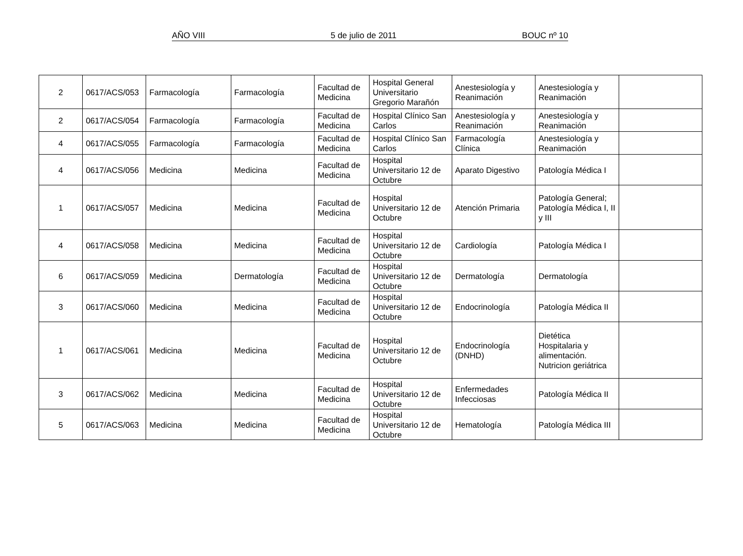AÑO VIII 5 de julio de 2011 BOUC nº 10
| 2 | 0617/ACS/053 | Farmacología | Farmacología | Facultad de Medicina | Hospital General Universitario Gregorio Marañón | Anestesiología y Reanimación | Anestesiología y Reanimación | |
| 2 | 0617/ACS/054 | Farmacología | Farmacología | Facultad de Medicina | Hospital Clínico San Carlos | Anestesiología y Reanimación | Anestesiología y Reanimación | |
| 4 | 0617/ACS/055 | Farmacología | Farmacología | Facultad de Medicina | Hospital Clínico San Carlos | Farmacología Clínica | Anestesiología y Reanimación | |
| 4 | 0617/ACS/056 | Medicina | Medicina | Facultad de Medicina | Hospital Universitario 12 de Octubre | Aparato Digestivo | Patología Médica I | |
| 1 | 0617/ACS/057 | Medicina | Medicina | Facultad de Medicina | Hospital Universitario 12 de Octubre | Atención Primaria | Patología General; Patología Médica I, II y III | |
| 4 | 0617/ACS/058 | Medicina | Medicina | Facultad de Medicina | Hospital Universitario 12 de Octubre | Cardiología | Patología Médica I | |
| 6 | 0617/ACS/059 | Medicina | Dermatología | Facultad de Medicina | Hospital Universitario 12 de Octubre | Dermatología | Dermatología | |
| 3 | 0617/ACS/060 | Medicina | Medicina | Facultad de Medicina | Hospital Universitario 12 de Octubre | Endocrinología | Patología Médica II | |
| 1 | 0617/ACS/061 | Medicina | Medicina | Facultad de Medicina | Hospital Universitario 12 de Octubre | Endocrinología (DNHD) | Dietética Hospitalaria y alimentación. Nutricion geriátrica | |
| 3 | 0617/ACS/062 | Medicina | Medicina | Facultad de Medicina | Hospital Universitario 12 de Octubre | Enfermedades Infecciosas | Patología Médica II | |
| 5 | 0617/ACS/063 | Medicina | Medicina | Facultad de Medicina | Hospital Universitario 12 de Octubre | Hematología | Patología Médica III | |